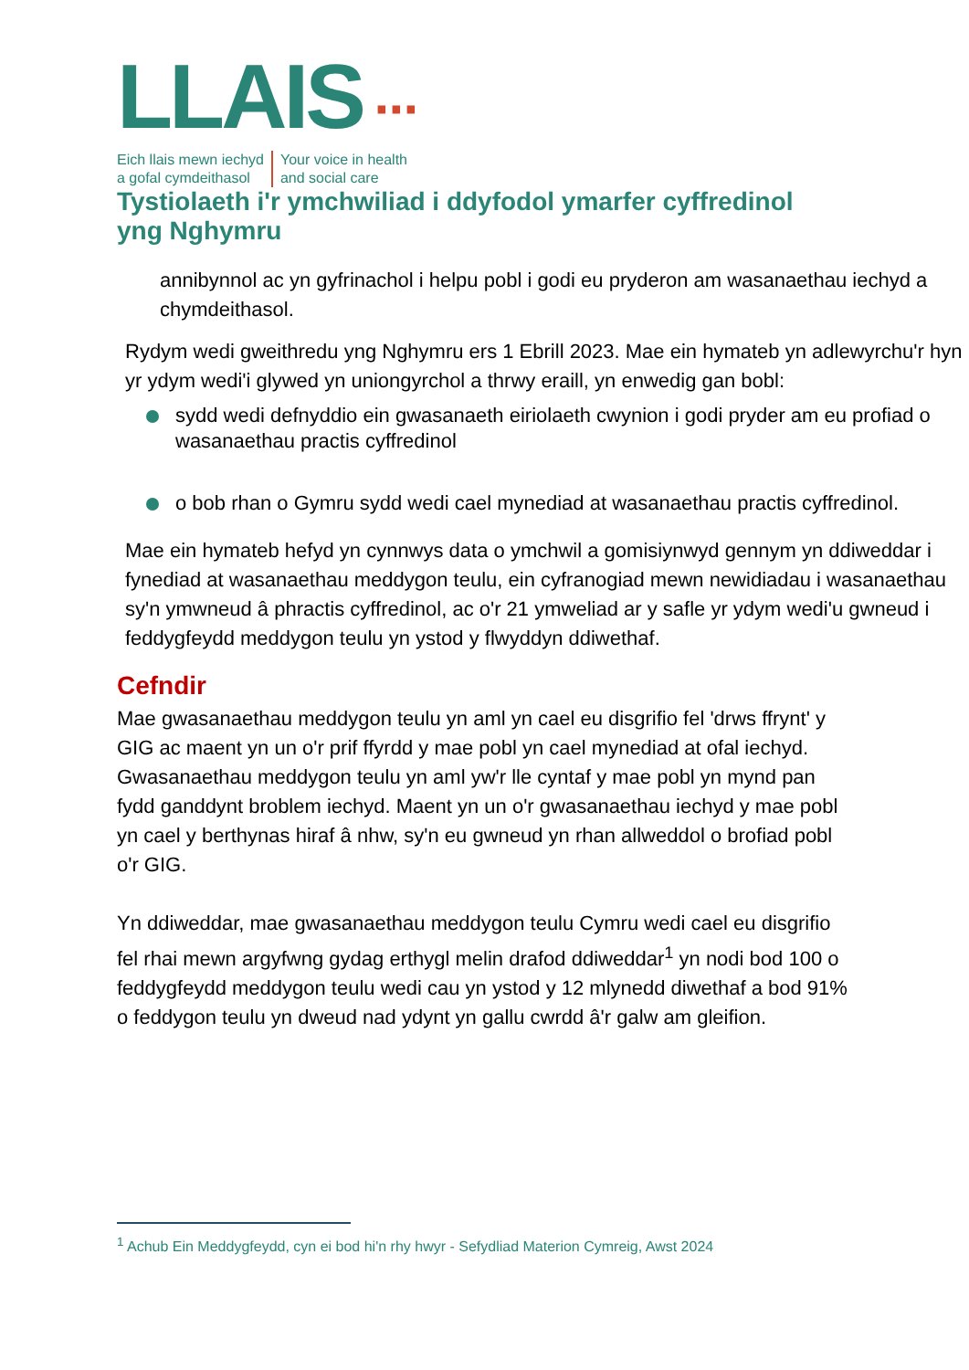LLAIS ···
Eich llais mewn iechyd
a gofal cymdeithasol
Your voice in health
and social care
Tystiolaeth i'r ymchwiliad i ddyfodol ymarfer cyffredinol yng Nghymru
annibynnol ac yn gyfrinachol i helpu pobl i godi eu pryderon am wasanaethau iechyd a chymdeithasol.
Rydym wedi gweithredu yng Nghymru ers 1 Ebrill 2023. Mae ein hymateb yn adlewyrchu'r hyn yr ydym wedi'i glywed yn uniongyrchol a thrwy eraill, yn enwedig gan bobl:
sydd wedi defnyddio ein gwasanaeth eiriolaeth cwynion i godi pryder am eu profiad o wasanaethau practis cyffredinol
o bob rhan o Gymru sydd wedi cael mynediad at wasanaethau practis cyffredinol.
Mae ein hymateb hefyd yn cynnwys data o ymchwil a gomisiynwyd gennym yn ddiweddar i fynediad at wasanaethau meddygon teulu, ein cyfranogiad mewn newidiadau i wasanaethau sy'n ymwneud â phractis cyffredinol, ac o'r 21 ymweliad ar y safle yr ydym wedi'u gwneud i feddygfeydd meddygon teulu yn ystod y flwyddyn ddiwethaf.
Cefndir
Mae gwasanaethau meddygon teulu yn aml yn cael eu disgrifio fel 'drws ffrynt' y GIG ac maent yn un o'r prif ffyrdd y mae pobl yn cael mynediad at ofal iechyd. Gwasanaethau meddygon teulu yn aml yw'r lle cyntaf y mae pobl yn mynd pan fydd ganddynt broblem iechyd. Maent yn un o'r gwasanaethau iechyd y mae pobl yn cael y berthynas hiraf â nhw, sy'n eu gwneud yn rhan allweddol o brofiad pobl o'r GIG.
Yn ddiweddar, mae gwasanaethau meddygon teulu Cymru wedi cael eu disgrifio fel rhai mewn argyfwng gydag erthygl melin drafod ddiweddar<sup>1</sup> yn nodi bod 100 o feddygfeydd meddygon teulu wedi cau yn ystod y 12 mlynedd diwethaf a bod 91% o feddygon teulu yn dweud nad ydynt yn gallu cwrdd â'r galw am gleifion.
<sup>1</sup> Achub Ein Meddygfeydd, cyn ei bod hi'n rhy hwyr - Sefydliad Materion Cymreig, Awst 2024